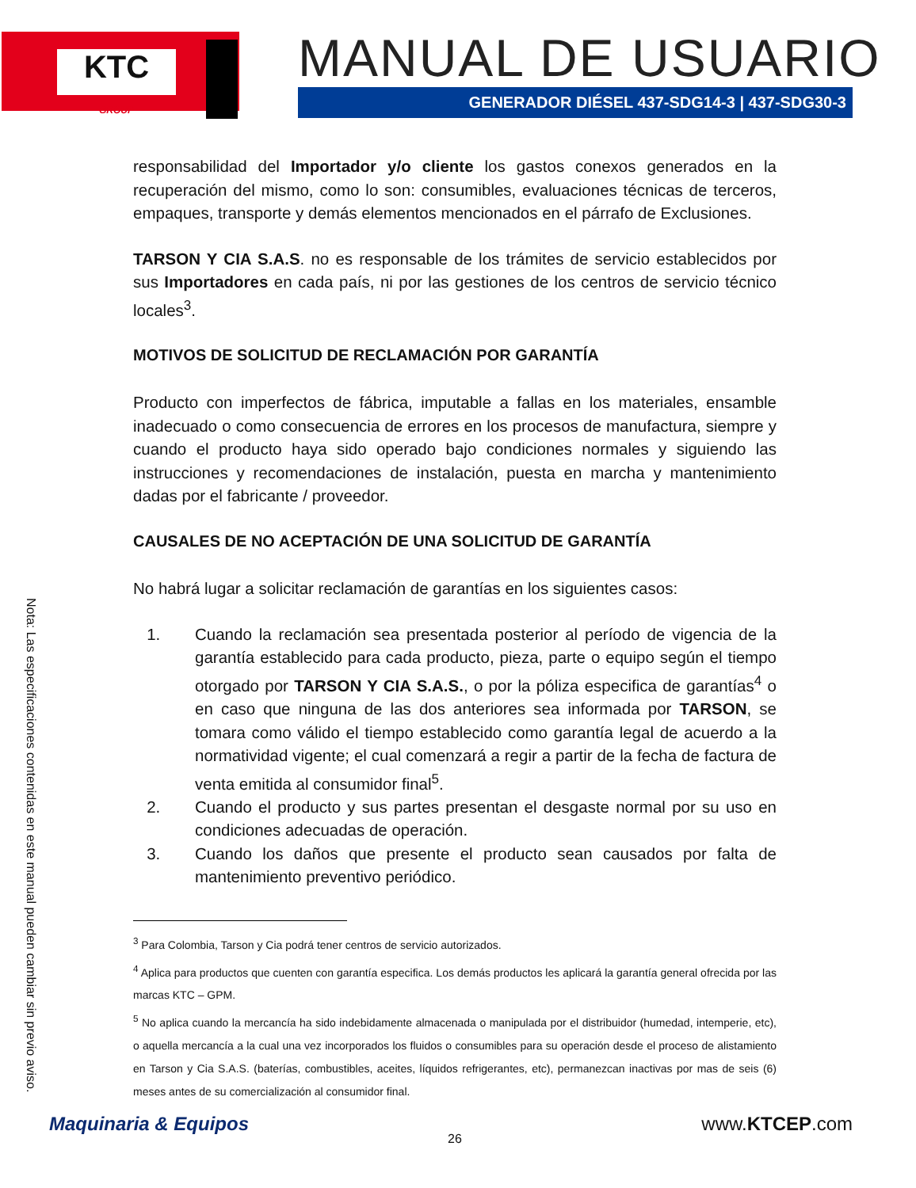KTC
GROUP
MANUAL DE USUARIO
GENERADOR DIÉSEL 437-SDG14-3 | 437-SDG30-3
Nota: Las especificaciones contenidas en este manual pueden cambiar sin previo aviso.
responsabilidad del Importador y/o cliente los gastos conexos generados en la recuperación del mismo, como lo son: consumibles, evaluaciones técnicas de terceros, empaques, transporte y demás elementos mencionados en el párrafo de Exclusiones.
TARSON Y CIA S.A.S. no es responsable de los trámites de servicio establecidos por sus Importadores en cada país, ni por las gestiones de los centros de servicio técnico locales<sup>3</sup>.
MOTIVOS DE SOLICITUD DE RECLAMACIÓN POR GARANTÍA
Producto con imperfectos de fábrica, imputable a fallas en los materiales, ensamble inadecuado o como consecuencia de errores en los procesos de manufactura, siempre y cuando el producto haya sido operado bajo condiciones normales y siguiendo las instrucciones y recomendaciones de instalación, puesta en marcha y mantenimiento dadas por el fabricante / proveedor.
CAUSALES DE NO ACEPTACIÓN DE UNA SOLICITUD DE GARANTÍA
No habrá lugar a solicitar reclamación de garantías en los siguientes casos:
1. Cuando la reclamación sea presentada posterior al período de vigencia de la garantía establecido para cada producto, pieza, parte o equipo según el tiempo otorgado por TARSON Y CIA S.A.S., o por la póliza especifica de garantías<sup>4</sup> o en caso que ninguna de las dos anteriores sea informada por TARSON, se tomara como válido el tiempo establecido como garantía legal de acuerdo a la normatividad vigente; el cual comenzará a regir a partir de la fecha de factura de venta emitida al consumidor final<sup>5</sup>.
2. Cuando el producto y sus partes presentan el desgaste normal por su uso en condiciones adecuadas de operación.
3. Cuando los daños que presente el producto sean causados por falta de mantenimiento preventivo periódico.
<sup>3</sup> Para Colombia, Tarson y Cia podrá tener centros de servicio autorizados.
<sup>4</sup> Aplica para productos que cuenten con garantía especifica. Los demás productos les aplicará la garantía general ofrecida por las marcas KTC – GPM.
<sup>5</sup> No aplica cuando la mercancía ha sido indebidamente almacenada o manipulada por el distribuidor (humedad, intemperie, etc), o aquella mercancía a la cual una vez incorporados los fluidos o consumibles para su operación desde el proceso de alistamiento en Tarson y Cia S.A.S. (baterías, combustibles, aceites, líquidos refrigerantes, etc), permanezcan inactivas por mas de seis (6) meses antes de su comercialización al consumidor final.
26
Maquinaria & Equipos www.KTCEP.com